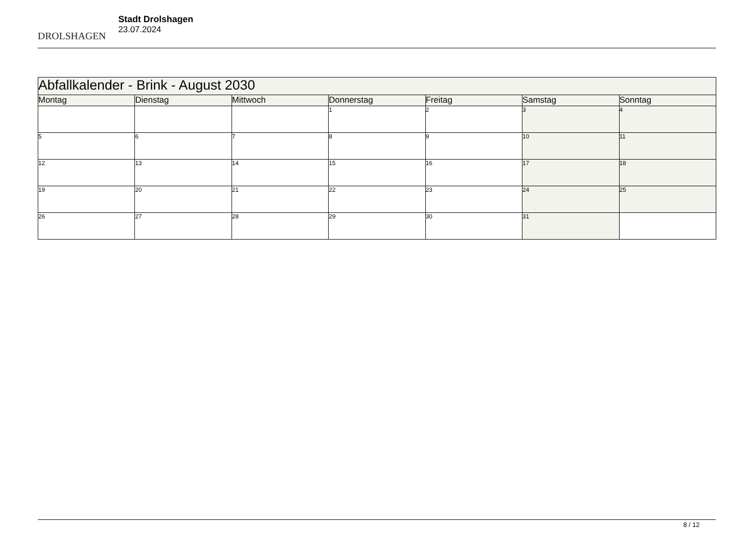DROLSHAGEN
Stadt Drolshagen
23.07.2024
| Abfallkalender - Brink - August 2030 | | | | | | |
| Montag | Dienstag | Mittwoch | Donnerstag | Freitag | Samstag | Sonntag |
| | | | 1 | 2 | 3 | 4 |
| 5 | 6 | 7 | 8 | 9 | 10 | 11 |
| 12 | 13 | 14 | 15 | 16 | 17 | 18 |
| 19 | 20 | 21 | 22 | 23 | 24 | 25 |
| 26 | 27 | 28 | 29 | 30 | 31 | |
8 / 12